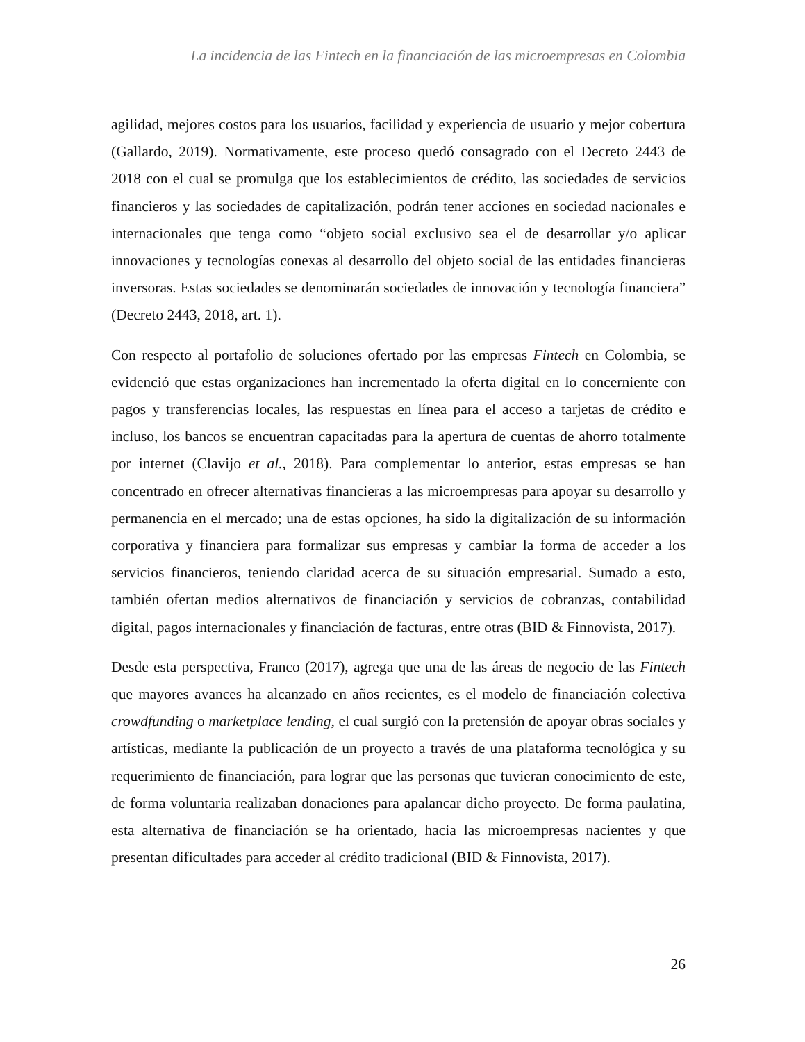La incidencia de las Fintech en la financiación de las microempresas en Colombia
agilidad, mejores costos para los usuarios, facilidad y experiencia de usuario y mejor cobertura (Gallardo, 2019). Normativamente, este proceso quedó consagrado con el Decreto 2443 de 2018 con el cual se promulga que los establecimientos de crédito, las sociedades de servicios financieros y las sociedades de capitalización, podrán tener acciones en sociedad nacionales e internacionales que tenga como “objeto social exclusivo sea el de desarrollar y/o aplicar innovaciones y tecnologías conexas al desarrollo del objeto social de las entidades financieras inversoras. Estas sociedades se denominarán sociedades de innovación y tecnología financiera” (Decreto 2443, 2018, art. 1).
Con respecto al portafolio de soluciones ofertado por las empresas Fintech en Colombia, se evidenció que estas organizaciones han incrementado la oferta digital en lo concerniente con pagos y transferencias locales, las respuestas en línea para el acceso a tarjetas de crédito e incluso, los bancos se encuentran capacitadas para la apertura de cuentas de ahorro totalmente por internet (Clavijo et al., 2018). Para complementar lo anterior, estas empresas se han concentrado en ofrecer alternativas financieras a las microempresas para apoyar su desarrollo y permanencia en el mercado; una de estas opciones, ha sido la digitalización de su información corporativa y financiera para formalizar sus empresas y cambiar la forma de acceder a los servicios financieros, teniendo claridad acerca de su situación empresarial. Sumado a esto, también ofertan medios alternativos de financiación y servicios de cobranzas, contabilidad digital, pagos internacionales y financiación de facturas, entre otras (BID & Finnovista, 2017).
Desde esta perspectiva, Franco (2017), agrega que una de las áreas de negocio de las Fintech que mayores avances ha alcanzado en años recientes, es el modelo de financiación colectiva crowdfunding o marketplace lending, el cual surgió con la pretensión de apoyar obras sociales y artísticas, mediante la publicación de un proyecto a través de una plataforma tecnológica y su requerimiento de financiación, para lograr que las personas que tuvieran conocimiento de este, de forma voluntaria realizaban donaciones para apalancar dicho proyecto. De forma paulatina, esta alternativa de financiación se ha orientado, hacia las microempresas nacientes y que presentan dificultades para acceder al crédito tradicional (BID & Finnovista, 2017).
26